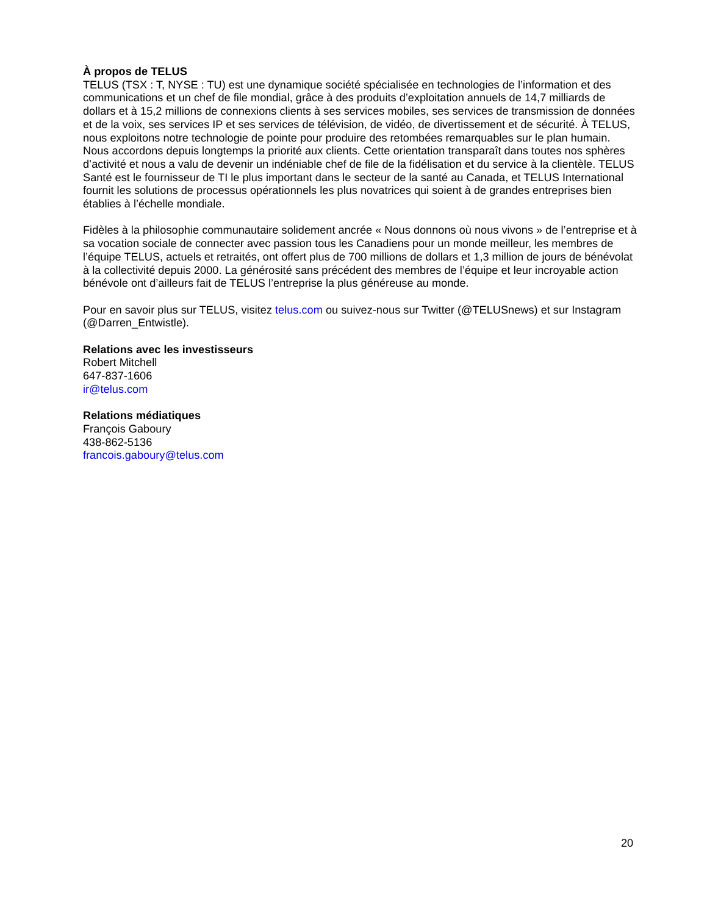À propos de TELUS
TELUS (TSX : T, NYSE : TU) est une dynamique société spécialisée en technologies de l’information et des communications et un chef de file mondial, grâce à des produits d’exploitation annuels de 14,7 milliards de dollars et à 15,2 millions de connexions clients à ses services mobiles, ses services de transmission de données et de la voix, ses services IP et ses services de télévision, de vidéo, de divertissement et de sécurité. À TELUS, nous exploitons notre technologie de pointe pour produire des retombées remarquables sur le plan humain. Nous accordons depuis longtemps la priorité aux clients. Cette orientation transparaît dans toutes nos sphères d’activité et nous a valu de devenir un indéniable chef de file de la fidélisation et du service à la clientèle. TELUS Santé est le fournisseur de TI le plus important dans le secteur de la santé au Canada, et TELUS International fournit les solutions de processus opérationnels les plus novatrices qui soient à de grandes entreprises bien établies à l’échelle mondiale.
Fidèles à la philosophie communautaire solidement ancrée « Nous donnons où nous vivons » de l’entreprise et à sa vocation sociale de connecter avec passion tous les Canadiens pour un monde meilleur, les membres de l’équipe TELUS, actuels et retraités, ont offert plus de 700 millions de dollars et 1,3 million de jours de bénévolat à la collectivité depuis 2000. La générosité sans précédent des membres de l’équipe et leur incroyable action bénévole ont d’ailleurs fait de TELUS l’entreprise la plus généreuse au monde.
Pour en savoir plus sur TELUS, visitez telus.com ou suivez-nous sur Twitter (@TELUSnews) et sur Instagram (@Darren_Entwistle).
Relations avec les investisseurs
Robert Mitchell
647-837-1606
ir@telus.com
Relations médiatiques
François Gaboury
438-862-5136
francois.gaboury@telus.com
20